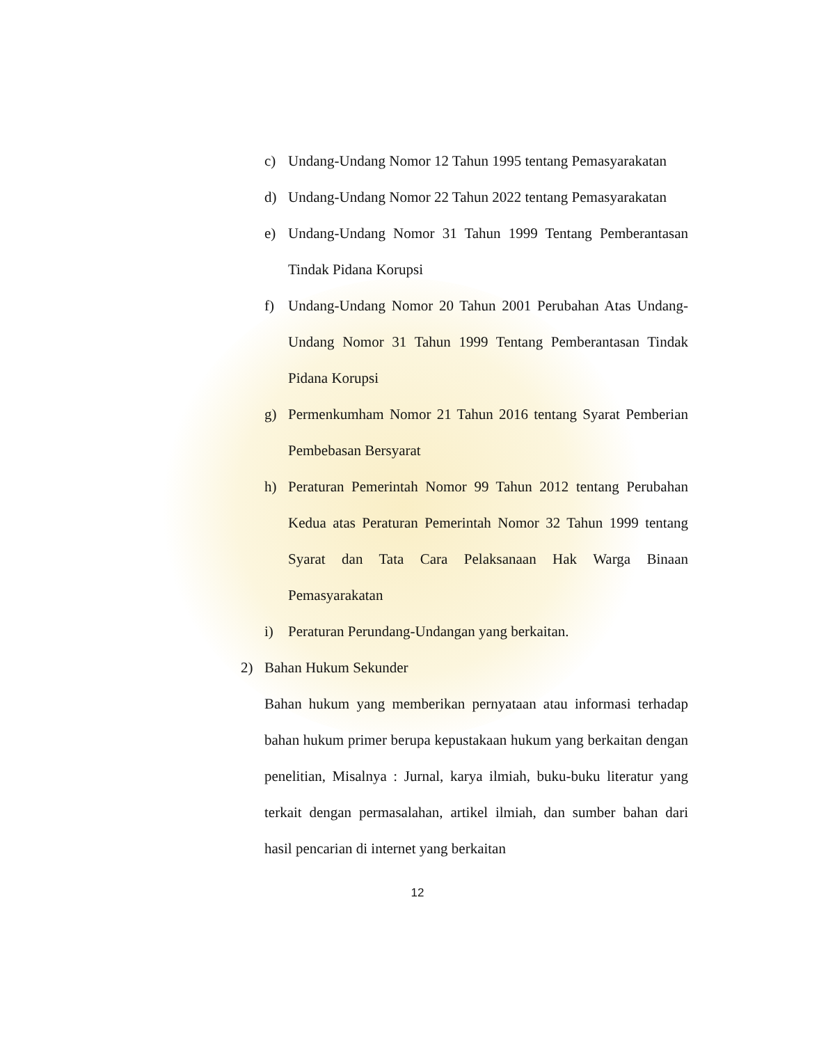c) Undang-Undang Nomor 12 Tahun 1995 tentang Pemasyarakatan
d) Undang-Undang Nomor 22 Tahun 2022 tentang Pemasyarakatan
e) Undang-Undang Nomor 31 Tahun 1999 Tentang Pemberantasan Tindak Pidana Korupsi
f) Undang-Undang Nomor 20 Tahun 2001 Perubahan Atas Undang- Undang Nomor 31 Tahun 1999 Tentang Pemberantasan Tindak Pidana Korupsi
g) Permenkumham Nomor 21 Tahun 2016 tentang Syarat Pemberian Pembebasan Bersyarat
h) Peraturan Pemerintah Nomor 99 Tahun 2012 tentang Perubahan Kedua atas Peraturan Pemerintah Nomor 32 Tahun 1999 tentang Syarat dan Tata Cara Pelaksanaan Hak Warga Binaan Pemasyarakatan
i) Peraturan Perundang-Undangan yang berkaitan.
2) Bahan Hukum Sekunder
Bahan hukum yang memberikan pernyataan atau informasi terhadap bahan hukum primer berupa kepustakaan hukum yang berkaitan dengan penelitian, Misalnya : Jurnal, karya ilmiah, buku-buku literatur yang terkait dengan permasalahan, artikel ilmiah, dan sumber bahan dari hasil pencarian di internet yang berkaitan
12